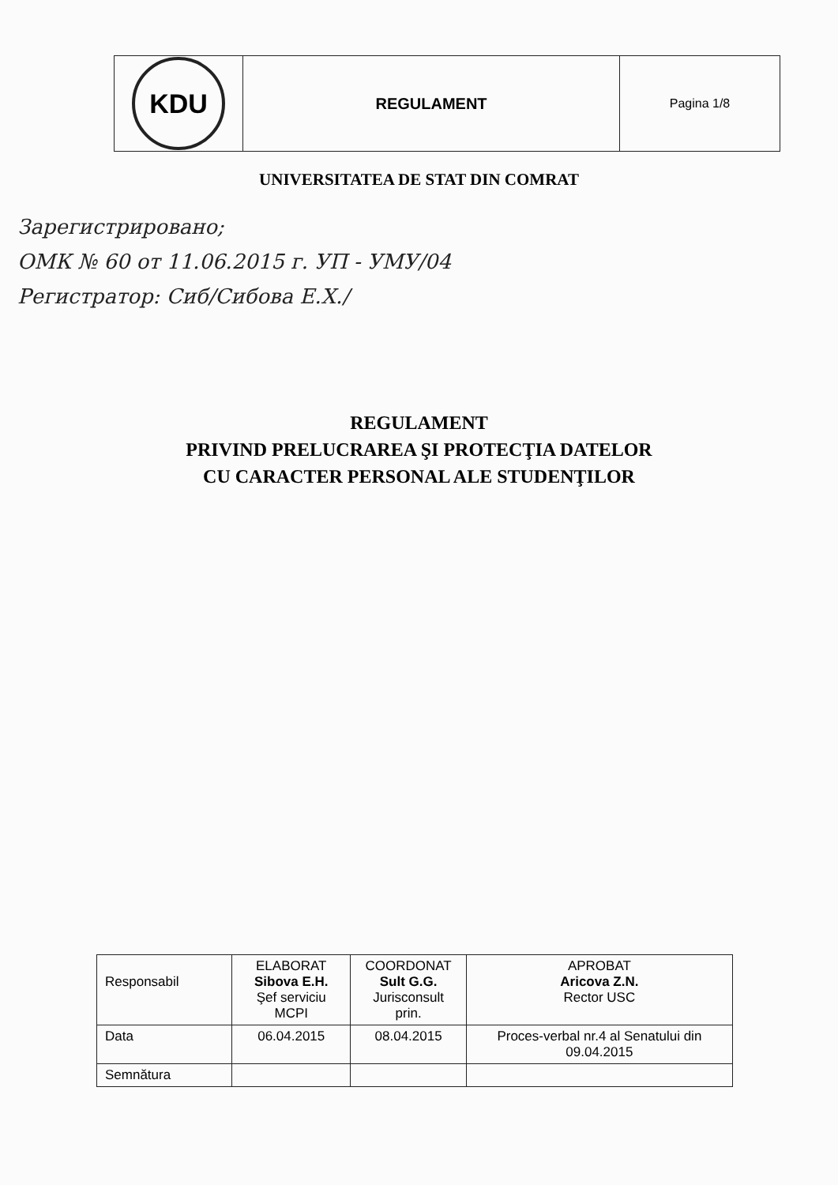| KDU | REGULAMENT | Pagina 1/8 |
UNIVERSITATEA DE STAT DIN COMRAT
Зарегистрировано;
ОМК № 60 от 11.06.2015 г. УП - УМУ/04
Регистратор: Сиб/Сибова Е.Х./
REGULAMENT
PRIVIND PRELUCRAREA ŞI PROTECŢIA DATELOR
CU CARACTER PERSONAL ALE STUDENŢILOR
| Responsabil | ELABORAT Sibova E.H. Şef serviciu MCPI | COORDONAT Sult G.G. Jurisconsult prin. | APROBAT Aricova Z.N. Rector USC |
| Data | 06.04.2015 | 08.04.2015 | Proces-verbal nr.4 al Senatului din 09.04.2015 |
| Semnătura | | | |